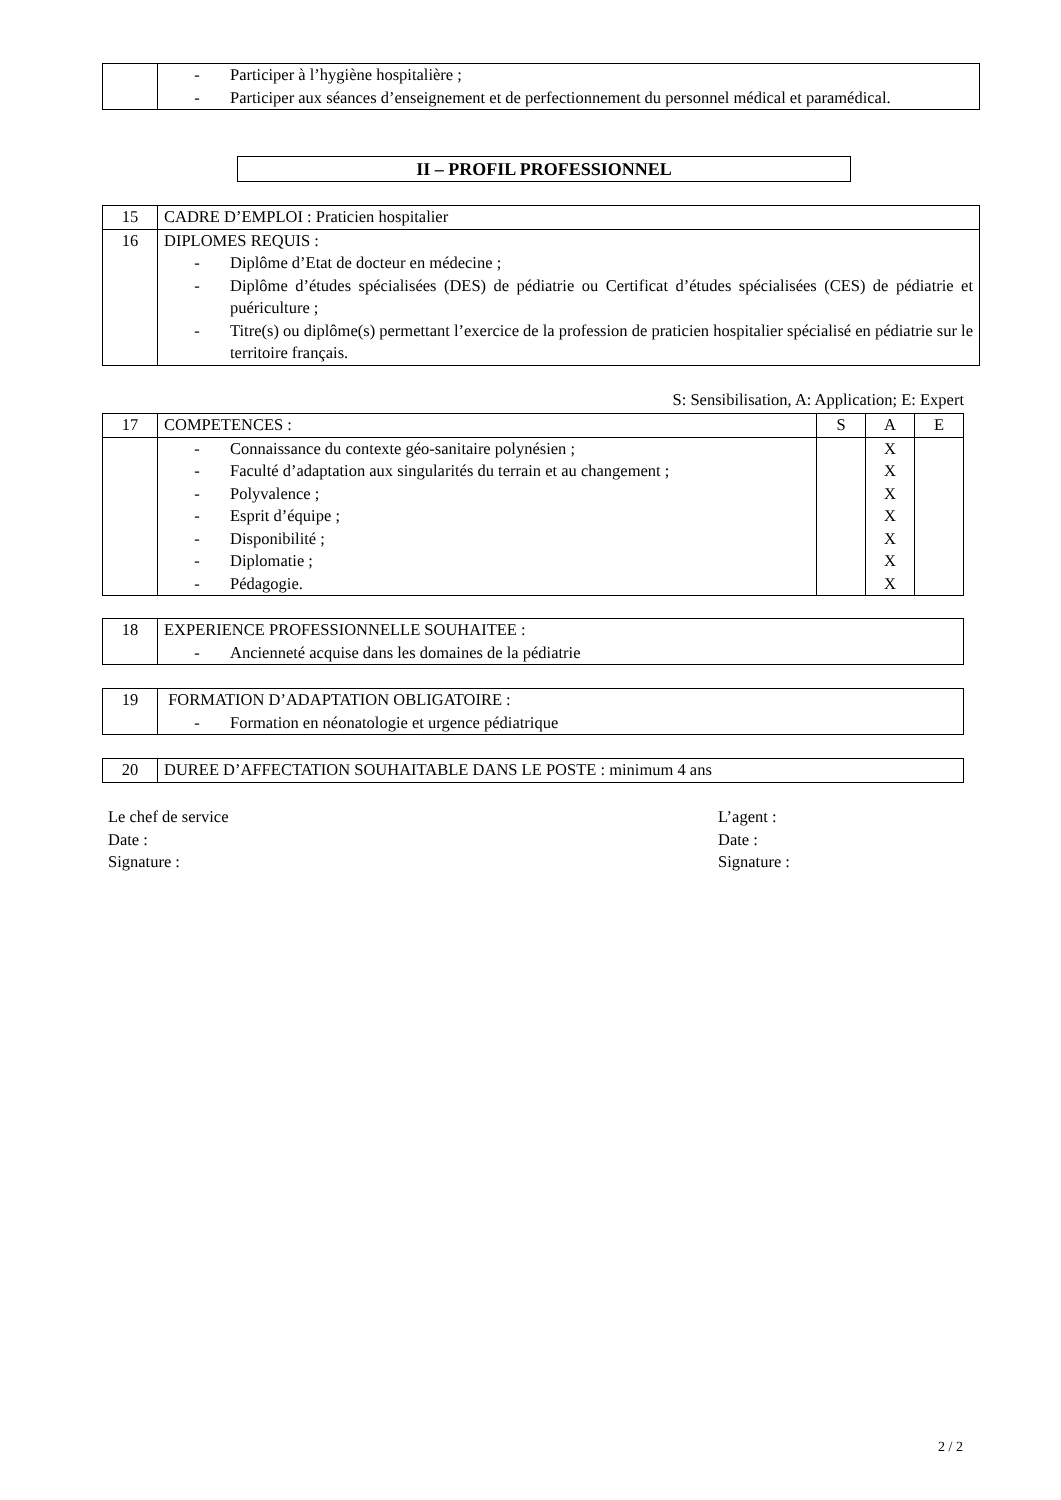| | - Participer à l’hygiène hospitalière ; - Participer aux séances d’enseignement et de perfectionnement du personnel médical et paramédical. |
II – PROFIL PROFESSIONNEL
| 15 | CADRE D’EMPLOI : Praticien hospitalier |
| 16 | DIPLOMES REQUIS : - Diplôme d’Etat de docteur en médecine ; - Diplôme d’études spécialisées (DES) de pédiatrie ou Certificat d’études spécialisées (CES) de pédiatrie et puériculture ; - Titre(s) ou diplôme(s) permettant l’exercice de la profession de praticien hospitalier spécialisé en pédiatrie sur le territoire français. |
S: Sensibilisation, A: Application; E: Expert
| 17 | COMPETENCES : | S | A | E |
| | - Connaissance du contexte géo-sanitaire polynésien ; - Faculté d’adaptation aux singularités du terrain et au changement ; - Polyvalence ; - Esprit d’équipe ; - Disponibilité ; - Diplomatie ; - Pédagogie. | | X X X X X X X | |
| 18 | EXPERIENCE PROFESSIONNELLE SOUHAITEE : - Ancienneté acquise dans les domaines de la pédiatrie |
| 19 | FORMATION D’ADAPTATION OBLIGATOIRE : - Formation en néonatologie et urgence pédiatrique |
| 20 | DUREE D’AFFECTATION SOUHAITABLE DANS LE POSTE : minimum 4 ans |
Le chef de service
Date :
Signature :
L’agent :
Date :
Signature :
2 / 2